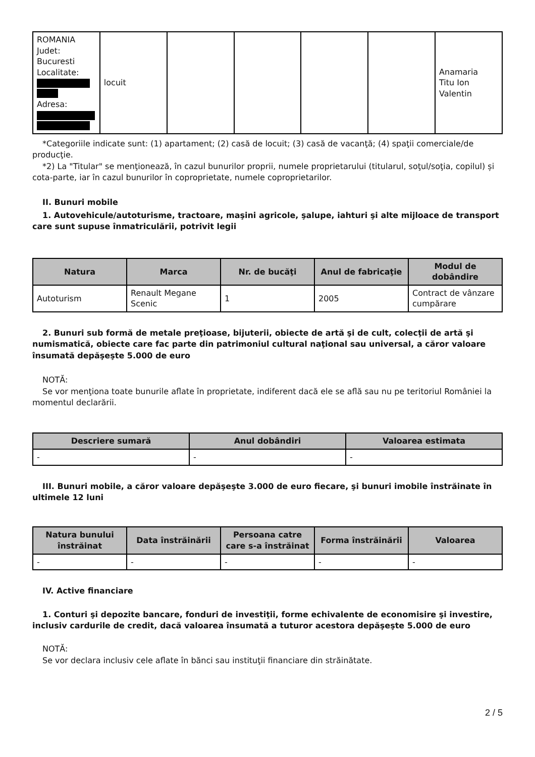| ROMANIA Judet: Bucuresti Localitate: Adresa: | locuit | | | | | Anamaria Titu Ion Valentin |
*Categoriile indicate sunt: (1) apartament; (2) casă de locuit; (3) casă de vacanţă; (4) spaţii comerciale/de producţie.
*2) La "Titular" se menţionează, în cazul bunurilor proprii, numele proprietarului (titularul, soţul/soţia, copilul) și cota-parte, iar în cazul bunurilor în coproprietate, numele coproprietarilor.
II. Bunuri mobile
1. Autovehicule/autoturisme, tractoare, maşini agricole, şalupe, iahturi şi alte mijloace de transport care sunt supuse înmatriculării, potrivit legii
| Natura | Marca | Nr. de bucăţi | Anul de fabricaţie | Modul de dobândire |
| --- | --- | --- | --- | --- |
| Autoturism | Renault Megane Scenic | 1 | 2005 | Contract de vânzare cumpărare |
2. Bunuri sub formă de metale preţioase, bijuterii, obiecte de artă şi de cult, colecţii de artă şi numismatică, obiecte care fac parte din patrimoniul cultural naţional sau universal, a căror valoare însumată depăşeşte 5.000 de euro
NOTĂ:
Se vor menţiona toate bunurile aflate în proprietate, indiferent dacă ele se află sau nu pe teritoriul României la momentul declarării.
| Descriere sumară | Anul dobândiri | Valoarea estimata |
| --- | --- | --- |
| - | - | - |
III. Bunuri mobile, a căror valoare depăşeşte 3.000 de euro fiecare, şi bunuri imobile înstrăinate în ultimele 12 luni
| Natura bunului înstrăinat | Data înstrăinării | Persoana catre care s-a înstrăinat | Forma înstrăinării | Valoarea |
| --- | --- | --- | --- | --- |
| - | - | - | - | - |
IV. Active financiare
1. Conturi şi depozite bancare, fonduri de investiţii, forme echivalente de economisire şi investire, inclusiv cardurile de credit, dacă valoarea însumată a tuturor acestora depăşeşte 5.000 de euro
NOTĂ:
Se vor declara inclusiv cele aflate în bănci sau instituţii financiare din străinătate.
2 / 5